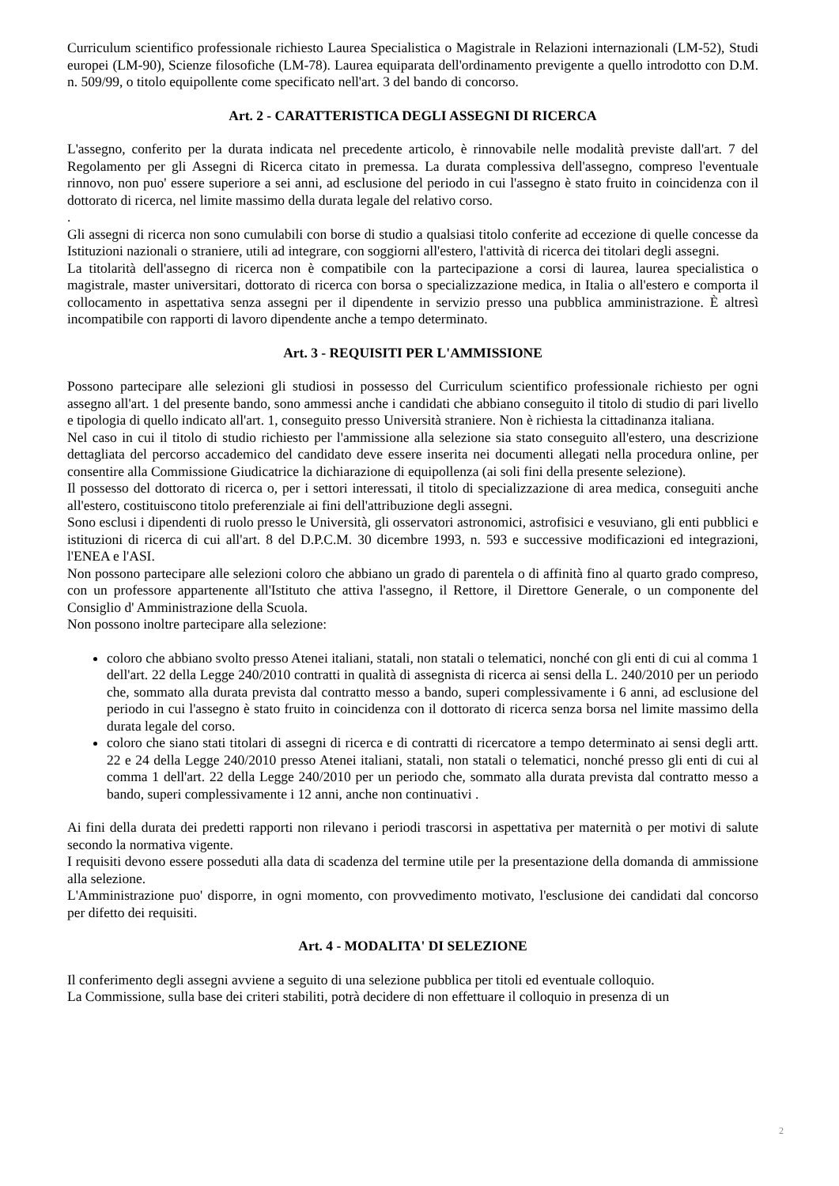Curriculum scientifico professionale richiesto Laurea Specialistica o Magistrale in Relazioni internazionali (LM-52), Studi europei (LM-90), Scienze filosofiche (LM-78). Laurea equiparata dell'ordinamento previgente a quello introdotto con D.M. n. 509/99, o titolo equipollente come specificato nell'art. 3 del bando di concorso.
Art. 2 - CARATTERISTICA DEGLI ASSEGNI DI RICERCA
L'assegno, conferito per la durata indicata nel precedente articolo, è rinnovabile nelle modalità previste dall'art. 7 del Regolamento per gli Assegni di Ricerca citato in premessa. La durata complessiva dell'assegno, compreso l'eventuale rinnovo, non puo' essere superiore a sei anni, ad esclusione del periodo in cui l'assegno è stato fruito in coincidenza con il dottorato di ricerca, nel limite massimo della durata legale del relativo corso.
.
Gli assegni di ricerca non sono cumulabili con borse di studio a qualsiasi titolo conferite ad eccezione di quelle concesse da Istituzioni nazionali o straniere, utili ad integrare, con soggiorni all'estero, l'attività di ricerca dei titolari degli assegni.
La titolarità dell'assegno di ricerca non è compatibile con la partecipazione a corsi di laurea, laurea specialistica o magistrale, master universitari, dottorato di ricerca con borsa o specializzazione medica, in Italia o all'estero e comporta il collocamento in aspettativa senza assegni per il dipendente in servizio presso una pubblica amministrazione. È altresì incompatibile con rapporti di lavoro dipendente anche a tempo determinato.
Art. 3 - REQUISITI PER L'AMMISSIONE
Possono partecipare alle selezioni gli studiosi in possesso del Curriculum scientifico professionale richiesto per ogni assegno all'art. 1 del presente bando, sono ammessi anche i candidati che abbiano conseguito il titolo di studio di pari livello e tipologia di quello indicato all'art. 1, conseguito presso Università straniere. Non è richiesta la cittadinanza italiana.
Nel caso in cui il titolo di studio richiesto per l'ammissione alla selezione sia stato conseguito all'estero, una descrizione dettagliata del percorso accademico del candidato deve essere inserita nei documenti allegati nella procedura online, per consentire alla Commissione Giudicatrice la dichiarazione di equipollenza (ai soli fini della presente selezione).
Il possesso del dottorato di ricerca o, per i settori interessati, il titolo di specializzazione di area medica, conseguiti anche all'estero, costituiscono titolo preferenziale ai fini dell'attribuzione degli assegni.
Sono esclusi i dipendenti di ruolo presso le Università, gli osservatori astronomici, astrofisici e vesuviano, gli enti pubblici e istituzioni di ricerca di cui all'art. 8 del D.P.C.M. 30 dicembre 1993, n. 593 e successive modificazioni ed integrazioni, l'ENEA e l'ASI.
Non possono partecipare alle selezioni coloro che abbiano un grado di parentela o di affinità fino al quarto grado compreso, con un professore appartenente all'Istituto che attiva l'assegno, il Rettore, il Direttore Generale, o un componente del Consiglio d' Amministrazione della Scuola.
Non possono inoltre partecipare alla selezione:
coloro che abbiano svolto presso Atenei italiani, statali, non statali o telematici, nonché con gli enti di cui al comma 1 dell'art. 22 della Legge 240/2010 contratti in qualità di assegnista di ricerca ai sensi della L. 240/2010 per un periodo che, sommato alla durata prevista dal contratto messo a bando, superi complessivamente i 6 anni, ad esclusione del periodo in cui l'assegno è stato fruito in coincidenza con il dottorato di ricerca senza borsa nel limite massimo della durata legale del corso.
coloro che siano stati titolari di assegni di ricerca e di contratti di ricercatore a tempo determinato ai sensi degli artt. 22 e 24 della Legge 240/2010 presso Atenei italiani, statali, non statali o telematici, nonché presso gli enti di cui al comma 1 dell'art. 22 della Legge 240/2010 per un periodo che, sommato alla durata prevista dal contratto messo a bando, superi complessivamente i 12 anni, anche non continuativi .
Ai fini della durata dei predetti rapporti non rilevano i periodi trascorsi in aspettativa per maternità o per motivi di salute secondo la normativa vigente.
I requisiti devono essere posseduti alla data di scadenza del termine utile per la presentazione della domanda di ammissione alla selezione.
L'Amministrazione puo' disporre, in ogni momento, con provvedimento motivato, l'esclusione dei candidati dal concorso per difetto dei requisiti.
Art. 4 - MODALITA' DI SELEZIONE
Il conferimento degli assegni avviene a seguito di una selezione pubblica per titoli ed eventuale colloquio.
La Commissione, sulla base dei criteri stabiliti, potrà decidere di non effettuare il colloquio in presenza di un
2